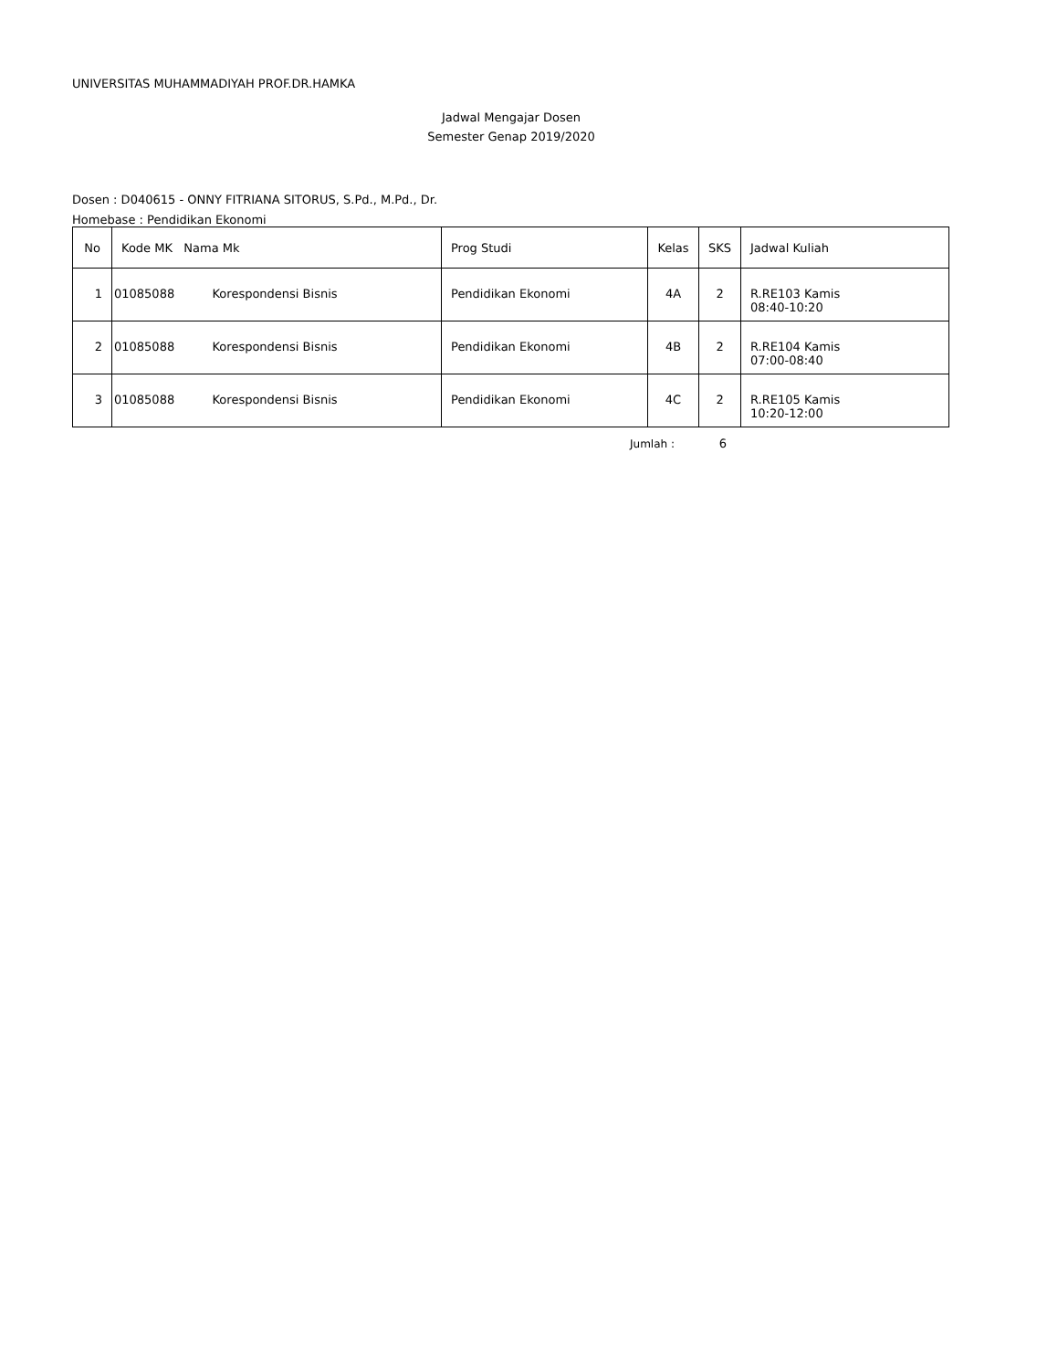UNIVERSITAS MUHAMMADIYAH PROF.DR.HAMKA
Jadwal Mengajar Dosen
Semester Genap 2019/2020
Dosen : D040615 - ONNY FITRIANA SITORUS, S.Pd., M.Pd., Dr.
Homebase : Pendidikan Ekonomi
| No | Kode MK Nama Mk | Prog Studi | Kelas | SKS | Jadwal Kuliah |
| --- | --- | --- | --- | --- | --- |
| 1 | 01085088 Korespondensi Bisnis | Pendidikan Ekonomi | 4A | 2 | R.RE103 Kamis 08:40-10:20 |
| 2 | 01085088 Korespondensi Bisnis | Pendidikan Ekonomi | 4B | 2 | R.RE104 Kamis 07:00-08:40 |
| 3 | 01085088 Korespondensi Bisnis | Pendidikan Ekonomi | 4C | 2 | R.RE105 Kamis 10:20-12:00 |
Jumlah : 6